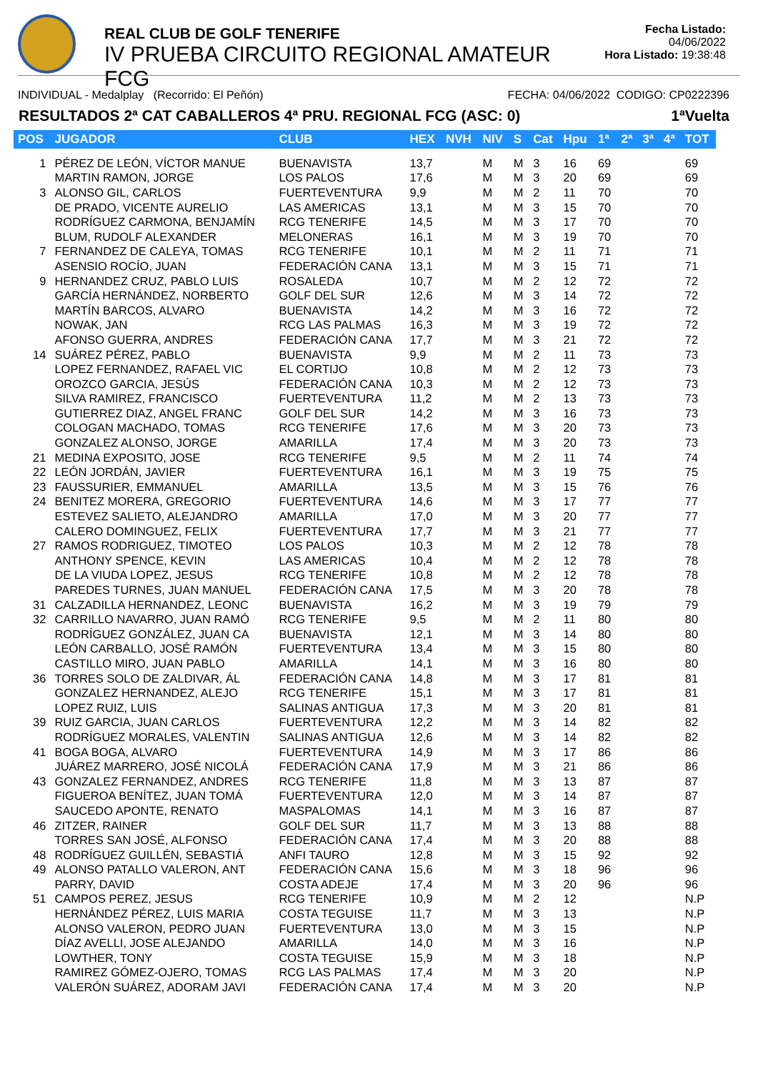REAL CLUB DE GOLF TENERIFE
IV PRUEBA CIRCUITO REGIONAL AMATEUR FCG
Fecha Listado: 04/06/2022
Hora Listado: 19:38:48
INDIVIDUAL - Medalplay (Recorrido: El Peñón) FECHA: 04/06/2022 CODIGO: CP0222396
RESULTADOS 2ª CAT CABALLEROS 4ª PRU. REGIONAL FCG (ASC: 0) 1ªVuelta
| POS | JUGADOR | CLUB | HEX | NVH | NIV | S | Cat | Hpu | 1ª | 2ª | 3ª | 4ª | TOT |
| --- | --- | --- | --- | --- | --- | --- | --- | --- | --- | --- | --- | --- | --- |
| 1 | PÉREZ DE LEÓN, VÍCTOR MANUE | BUENAVISTA | 13,7 | | M | M | 3 | 16 | 69 | | | | 69 |
| | MARTIN RAMON, JORGE | LOS PALOS | 17,6 | | M | M | 3 | 20 | 69 | | | | 69 |
| 3 | ALONSO GIL, CARLOS | FUERTEVENTURA | 9,9 | | M | M | 2 | 11 | 70 | | | | 70 |
| | DE PRADO, VICENTE AURELIO | LAS AMERICAS | 13,1 | | M | M | 3 | 15 | 70 | | | | 70 |
| | RODRÍGUEZ CARMONA, BENJAMÍN | RCG TENERIFE | 14,5 | | M | M | 3 | 17 | 70 | | | | 70 |
| | BLUM, RUDOLF ALEXANDER | MELONERAS | 16,1 | | M | M | 3 | 19 | 70 | | | | 70 |
| 7 | FERNANDEZ DE CALEYA, TOMAS | RCG TENERIFE | 10,1 | | M | M | 2 | 11 | 71 | | | | 71 |
| | ASENSIO ROCÍO, JUAN | FEDERACIÓN CANA | 13,1 | | M | M | 3 | 15 | 71 | | | | 71 |
| 9 | HERNANDEZ CRUZ, PABLO LUIS | ROSALEDA | 10,7 | | M | M | 2 | 12 | 72 | | | | 72 |
| | GARCÍA HERNÁNDEZ, NORBERTO | GOLF DEL SUR | 12,6 | | M | M | 3 | 14 | 72 | | | | 72 |
| | MARTÍN BARCOS, ALVARO | BUENAVISTA | 14,2 | | M | M | 3 | 16 | 72 | | | | 72 |
| | NOWAK, JAN | RCG LAS PALMAS | 16,3 | | M | M | 3 | 19 | 72 | | | | 72 |
| | AFONSO GUERRA, ANDRES | FEDERACIÓN CANA | 17,7 | | M | M | 3 | 21 | 72 | | | | 72 |
| 14 | SUÁREZ PÉREZ, PABLO | BUENAVISTA | 9,9 | | M | M | 2 | 11 | 73 | | | | 73 |
| | LOPEZ FERNANDEZ, RAFAEL VIC | EL CORTIJO | 10,8 | | M | M | 2 | 12 | 73 | | | | 73 |
| | OROZCO GARCIA, JESÚS | FEDERACIÓN CANA | 10,3 | | M | M | 2 | 12 | 73 | | | | 73 |
| | SILVA RAMIREZ, FRANCISCO | FUERTEVENTURA | 11,2 | | M | M | 2 | 13 | 73 | | | | 73 |
| | GUTIERREZ DIAZ, ANGEL FRANC | GOLF DEL SUR | 14,2 | | M | M | 3 | 16 | 73 | | | | 73 |
| | COLOGAN MACHADO, TOMAS | RCG TENERIFE | 17,6 | | M | M | 3 | 20 | 73 | | | | 73 |
| | GONZALEZ ALONSO, JORGE | AMARILLA | 17,4 | | M | M | 3 | 20 | 73 | | | | 73 |
| 21 | MEDINA EXPOSITO, JOSE | RCG TENERIFE | 9,5 | | M | M | 2 | 11 | 74 | | | | 74 |
| 22 | LEÓN JORDÁN, JAVIER | FUERTEVENTURA | 16,1 | | M | M | 3 | 19 | 75 | | | | 75 |
| 23 | FAUSSURIER, EMMANUEL | AMARILLA | 13,5 | | M | M | 3 | 15 | 76 | | | | 76 |
| 24 | BENITEZ MORERA, GREGORIO | FUERTEVENTURA | 14,6 | | M | M | 3 | 17 | 77 | | | | 77 |
| | ESTEVEZ SALIETO, ALEJANDRO | AMARILLA | 17,0 | | M | M | 3 | 20 | 77 | | | | 77 |
| | CALERO DOMINGUEZ, FELIX | FUERTEVENTURA | 17,7 | | M | M | 3 | 21 | 77 | | | | 77 |
| 27 | RAMOS RODRIGUEZ, TIMOTEO | LOS PALOS | 10,3 | | M | M | 2 | 12 | 78 | | | | 78 |
| | ANTHONY SPENCE, KEVIN | LAS AMERICAS | 10,4 | | M | M | 2 | 12 | 78 | | | | 78 |
| | DE LA VIUDA LOPEZ, JESUS | RCG TENERIFE | 10,8 | | M | M | 2 | 12 | 78 | | | | 78 |
| | PAREDES TURNES, JUAN MANUEL | FEDERACIÓN CANA | 17,5 | | M | M | 3 | 20 | 78 | | | | 78 |
| 31 | CALZADILLA HERNANDEZ, LEONC | BUENAVISTA | 16,2 | | M | M | 3 | 19 | 79 | | | | 79 |
| 32 | CARRILLO NAVARRO, JUAN RAMÓ | RCG TENERIFE | 9,5 | | M | M | 2 | 11 | 80 | | | | 80 |
| | RODRÍGUEZ GONZÁLEZ, JUAN CA | BUENAVISTA | 12,1 | | M | M | 3 | 14 | 80 | | | | 80 |
| | LEÓN CARBALLO, JOSÉ RAMÓN | FUERTEVENTURA | 13,4 | | M | M | 3 | 15 | 80 | | | | 80 |
| | CASTILLO MIRO, JUAN PABLO | AMARILLA | 14,1 | | M | M | 3 | 16 | 80 | | | | 80 |
| 36 | TORRES SOLO DE ZALDIVAR, ÁL | FEDERACIÓN CANA | 14,8 | | M | M | 3 | 17 | 81 | | | | 81 |
| | GONZALEZ HERNANDEZ, ALEJO | RCG TENERIFE | 15,1 | | M | M | 3 | 17 | 81 | | | | 81 |
| | LOPEZ RUIZ, LUIS | SALINAS ANTIGUA | 17,3 | | M | M | 3 | 20 | 81 | | | | 81 |
| 39 | RUIZ GARCIA, JUAN CARLOS | FUERTEVENTURA | 12,2 | | M | M | 3 | 14 | 82 | | | | 82 |
| | RODRÍGUEZ MORALES, VALENTIN | SALINAS ANTIGUA | 12,6 | | M | M | 3 | 14 | 82 | | | | 82 |
| 41 | BOGA BOGA, ALVARO | FUERTEVENTURA | 14,9 | | M | M | 3 | 17 | 86 | | | | 86 |
| | JUÁREZ MARRERO, JOSÉ NICOLÁ | FEDERACIÓN CANA | 17,9 | | M | M | 3 | 21 | 86 | | | | 86 |
| 43 | GONZALEZ FERNANDEZ, ANDRES | RCG TENERIFE | 11,8 | | M | M | 3 | 13 | 87 | | | | 87 |
| | FIGUEROA BENÍTEZ, JUAN TOMÁ | FUERTEVENTURA | 12,0 | | M | M | 3 | 14 | 87 | | | | 87 |
| | SAUCEDO APONTE, RENATO | MASPALOMAS | 14,1 | | M | M | 3 | 16 | 87 | | | | 87 |
| 46 | ZITZER, RAINER | GOLF DEL SUR | 11,7 | | M | M | 3 | 13 | 88 | | | | 88 |
| | TORRES SAN JOSÉ, ALFONSO | FEDERACIÓN CANA | 17,4 | | M | M | 3 | 20 | 88 | | | | 88 |
| 48 | RODRÍGUEZ GUILLÉN, SEBASTIÁ | ANFI TAURO | 12,8 | | M | M | 3 | 15 | 92 | | | | 92 |
| 49 | ALONSO PATALLO VALERON, ANT | FEDERACIÓN CANA | 15,6 | | M | M | 3 | 18 | 96 | | | | 96 |
| | PARRY, DAVID | COSTA ADEJE | 17,4 | | M | M | 3 | 20 | 96 | | | | 96 |
| 51 | CAMPOS PEREZ, JESUS | RCG TENERIFE | 10,9 | | M | M | 2 | 12 | | | | | N.P |
| | HERNÁNDEZ PÉREZ, LUIS MARIA | COSTA TEGUISE | 11,7 | | M | M | 3 | 13 | | | | | N.P |
| | ALONSO VALERON, PEDRO JUAN | FUERTEVENTURA | 13,0 | | M | M | 3 | 15 | | | | | N.P |
| | DÍAZ AVELLI, JOSE ALEJANDO | AMARILLA | 14,0 | | M | M | 3 | 16 | | | | | N.P |
| | LOWTHER, TONY | COSTA TEGUISE | 15,9 | | M | M | 3 | 18 | | | | | N.P |
| | RAMIREZ GÓMEZ-OJERO, TOMAS | RCG LAS PALMAS | 17,4 | | M | M | 3 | 20 | | | | | N.P |
| | VALERÓN SUÁREZ, ADORAM JAVI | FEDERACIÓN CANA | 17,4 | | M | M | 3 | 20 | | | | | N.P |